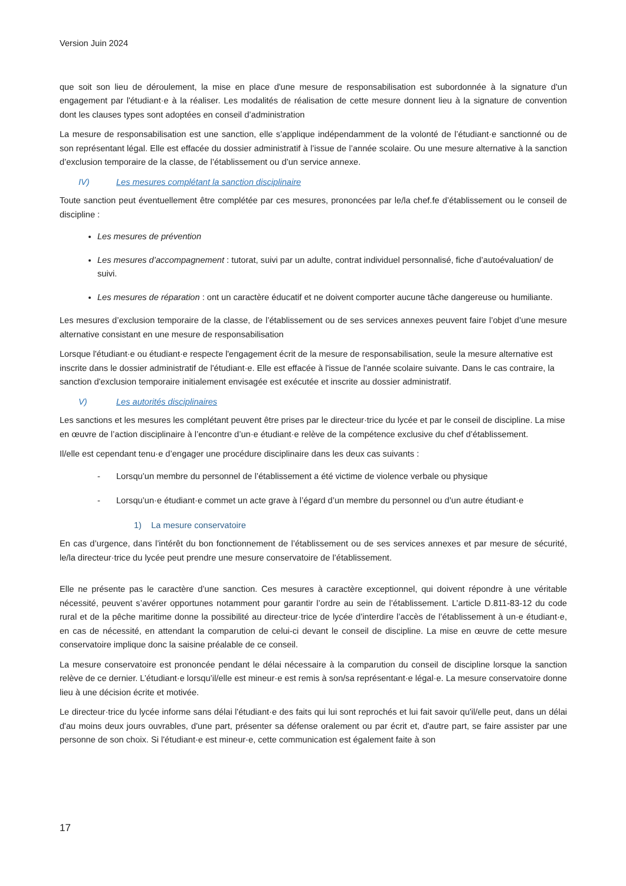Version Juin 2024
que soit son lieu de déroulement, la mise en place d'une mesure de responsabilisation est subordonnée à la signature d'un engagement par l'étudiant·e à la réaliser. Les modalités de réalisation de cette mesure donnent lieu à la signature de convention dont les clauses types sont adoptées en conseil d’administration
La mesure de responsabilisation est une sanction, elle s’applique indépendamment de la volonté de l’étudiant·e sanctionné ou de son représentant légal. Elle est effacée du dossier administratif à l’issue de l’année scolaire. Ou une mesure alternative à la sanction d’exclusion temporaire de la classe, de l’établissement ou d’un service annexe.
IV) Les mesures complétant la sanction disciplinaire
Toute sanction peut éventuellement être complétée par ces mesures, prononcées par le/la chef.fe d’établissement ou le conseil de discipline :
Les mesures de prévention
Les mesures d’accompagnement : tutorat, suivi par un adulte, contrat individuel personnalisé, fiche d’autoévaluation/ de suivi.
Les mesures de réparation : ont un caractère éducatif et ne doivent comporter aucune tâche dangereuse ou humiliante.
Les mesures d’exclusion temporaire de la classe, de l’établissement ou de ses services annexes peuvent faire l’objet d’une mesure alternative consistant en une mesure de responsabilisation
Lorsque l'étudiant·e ou étudiant·e respecte l'engagement écrit de la mesure de responsabilisation, seule la mesure alternative est inscrite dans le dossier administratif de l'étudiant·e. Elle est effacée à l'issue de l'année scolaire suivante. Dans le cas contraire, la sanction d'exclusion temporaire initialement envisagée est exécutée et inscrite au dossier administratif.
V) Les autorités disciplinaires
Les sanctions et les mesures les complétant peuvent être prises par le directeur·trice du lycée et par le conseil de discipline. La mise en œuvre de l’action disciplinaire à l’encontre d’un·e étudiant·e relève de la compétence exclusive du chef d’établissement.
Il/elle est cependant tenu·e d’engager une procédure disciplinaire dans les deux cas suivants :
- Lorsqu’un membre du personnel de l’établissement a été victime de violence verbale ou physique
- Lorsqu’un·e étudiant·e commet un acte grave à l’égard d’un membre du personnel ou d’un autre étudiant·e
1) La mesure conservatoire
En cas d’urgence, dans l’intérêt du bon fonctionnement de l’établissement ou de ses services annexes et par mesure de sécurité, le/la directeur·trice du lycée peut prendre une mesure conservatoire de l’établissement.
Elle ne présente pas le caractère d’une sanction. Ces mesures à caractère exceptionnel, qui doivent répondre à une véritable nécessité, peuvent s’avérer opportunes notamment pour garantir l’ordre au sein de l’établissement. L’article D.811-83-12 du code rural et de la pêche maritime donne la possibilité au directeur·trice de lycée d’interdire l’accès de l’établissement à un·e étudiant·e, en cas de nécessité, en attendant la comparution de celui-ci devant le conseil de discipline. La mise en œuvre de cette mesure conservatoire implique donc la saisine préalable de ce conseil.
La mesure conservatoire est prononcée pendant le délai nécessaire à la comparution du conseil de discipline lorsque la sanction relève de ce dernier. L’étudiant·e lorsqu’il/elle est mineur·e est remis à son/sa représentant·e légal·e. La mesure conservatoire donne lieu à une décision écrite et motivée.
Le directeur·trice du lycée informe sans délai l'étudiant·e des faits qui lui sont reprochés et lui fait savoir qu'il/elle peut, dans un délai d'au moins deux jours ouvrables, d'une part, présenter sa défense oralement ou par écrit et, d'autre part, se faire assister par une personne de son choix. Si l'étudiant·e est mineur·e, cette communication est également faite à son
17